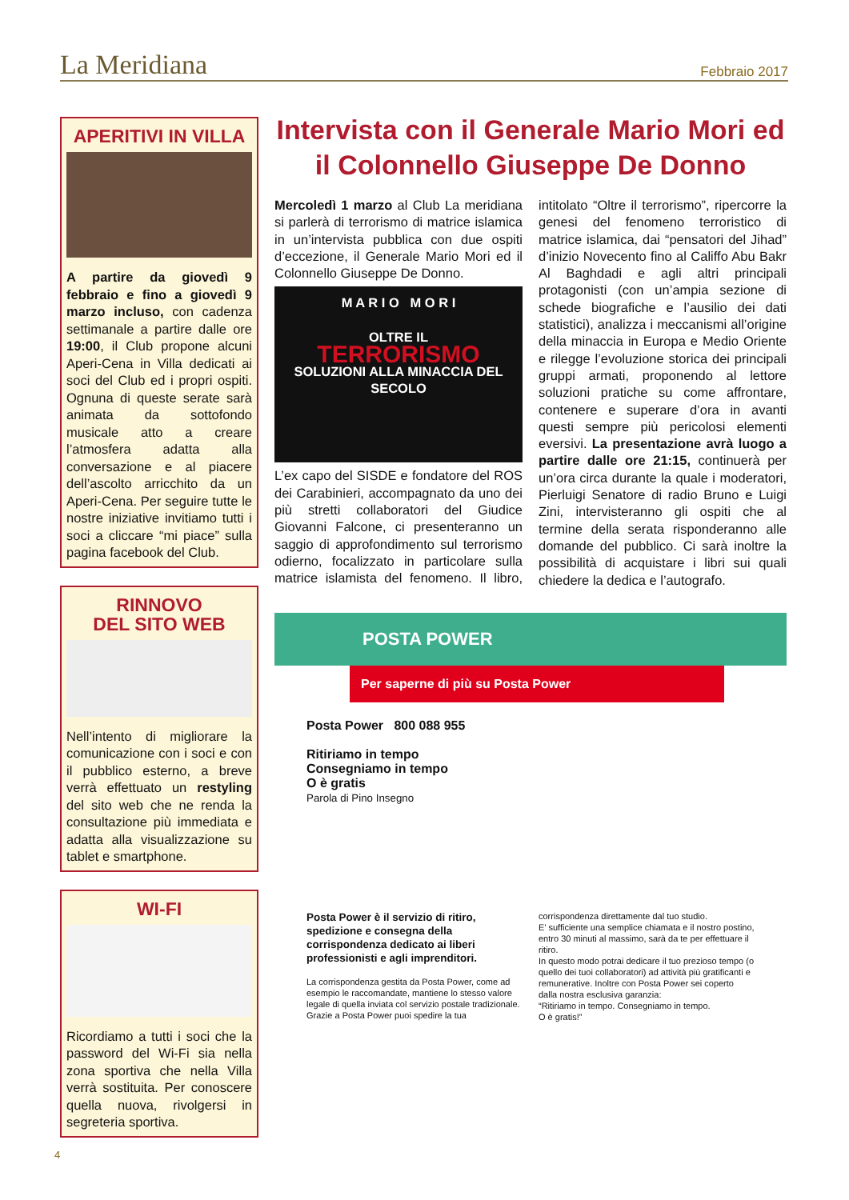La Meridiana
Febbraio 2017
APERITIVI IN VILLA
A partire da giovedì 9 febbraio e fino a giovedì 9 marzo incluso, con cadenza settimanale a partire dalle ore 19:00, il Club propone alcuni Aperi-Cena in Villa dedicati ai soci del Club ed i propri ospiti. Ognuna di queste serate sarà animata da sottofondo musicale atto a creare l’atmosfera adatta alla conversazione e al piacere dell’ascolto arricchito da un Aperi-Cena. Per seguire tutte le nostre iniziative invitiamo tutti i soci a cliccare “mi piace” sulla pagina facebook del Club.
RINNOVO
DEL SITO WEB
Nell’intento di migliorare la comunicazione con i soci e con il pubblico esterno, a breve verrà effettuato un restyling del sito web che ne renda la consultazione più immediata e adatta alla visualizzazione su tablet e smartphone.
WI-FI
Ricordiamo a tutti i soci che la password del Wi-Fi sia nella zona sportiva che nella Villa verrà sostituita. Per conoscere quella nuova, rivolgersi in segreteria sportiva.
Intervista con il Generale Mario Mori ed il Colonnello Giuseppe De Donno
Mercoledì 1 marzo al Club La meridiana si parlerà di terrorismo di matrice islamica in un’intervista pubblica con due ospiti d’eccezione, il Generale Mario Mori ed il Colonnello Giuseppe De Donno.
M A R I O M O R I
OLTRE IL
TERRORISMO
SOLUZIONI ALLA MINACCIA DEL SECOLO
L’ex capo del SISDE e fondatore del ROS dei Carabinieri, accompagnato da uno dei più stretti collaboratori del Giudice Giovanni Falcone, ci presenteranno un saggio di approfondimento sul terrorismo odierno, focalizzato in particolare sulla matrice islamista del fenomeno. Il libro, intitolato “Oltre il terrorismo”, ripercorre la genesi del fenomeno terroristico di matrice islamica, dai “pensatori del Jihad” d’inizio Novecento fino al Califfo Abu Bakr Al Baghdadi e agli altri principali protagonisti (con un’ampia sezione di schede biografiche e l’ausilio dei dati statistici), analizza i meccanismi all’origine della minaccia in Europa e Medio Oriente e rilegge l’evoluzione storica dei principali gruppi armati, proponendo al lettore soluzioni pratiche su come affrontare, contenere e superare d’ora in avanti questi sempre più pericolosi elementi eversivi. La presentazione avrà luogo a partire dalle ore 21:15, continuerà per un’ora circa durante la quale i moderatori, Pierluigi Senatore di radio Bruno e Luigi Zini, intervisteranno gli ospiti che al termine della serata risponderanno alle domande del pubblico. Ci sarà inoltre la possibilità di acquistare i libri sui quali chiedere la dedica e l’autografo.
POSTA POWER
Per saperne di più su Posta Power
Posta Power 800 088 955
Ritiriamo in tempo
Consegniamo in tempo
O è gratis
Parola di Pino Insegno
Posta Power è il servizio di ritiro, spedizione e consegna della corrispondenza dedicato ai liberi professionisti e agli imprenditori.
La corrispondenza gestita da Posta Power, come ad esempio le raccomandate, mantiene lo stesso valore legale di quella inviata col servizio postale tradizionale. Grazie a Posta Power puoi spedire la tua corrispondenza direttamente dal tuo studio.
E’ sufficiente una semplice chiamata e il nostro postino, entro 30 minuti al massimo, sarà da te per effettuare il ritiro.
In questo modo potrai dedicare il tuo prezioso tempo (o quello dei tuoi collaboratori) ad attività più gratificanti e remunerative. Inoltre con Posta Power sei coperto dalla nostra esclusiva garanzia:
“Ritiriamo in tempo. Consegniamo in tempo.
O è gratis!”
4